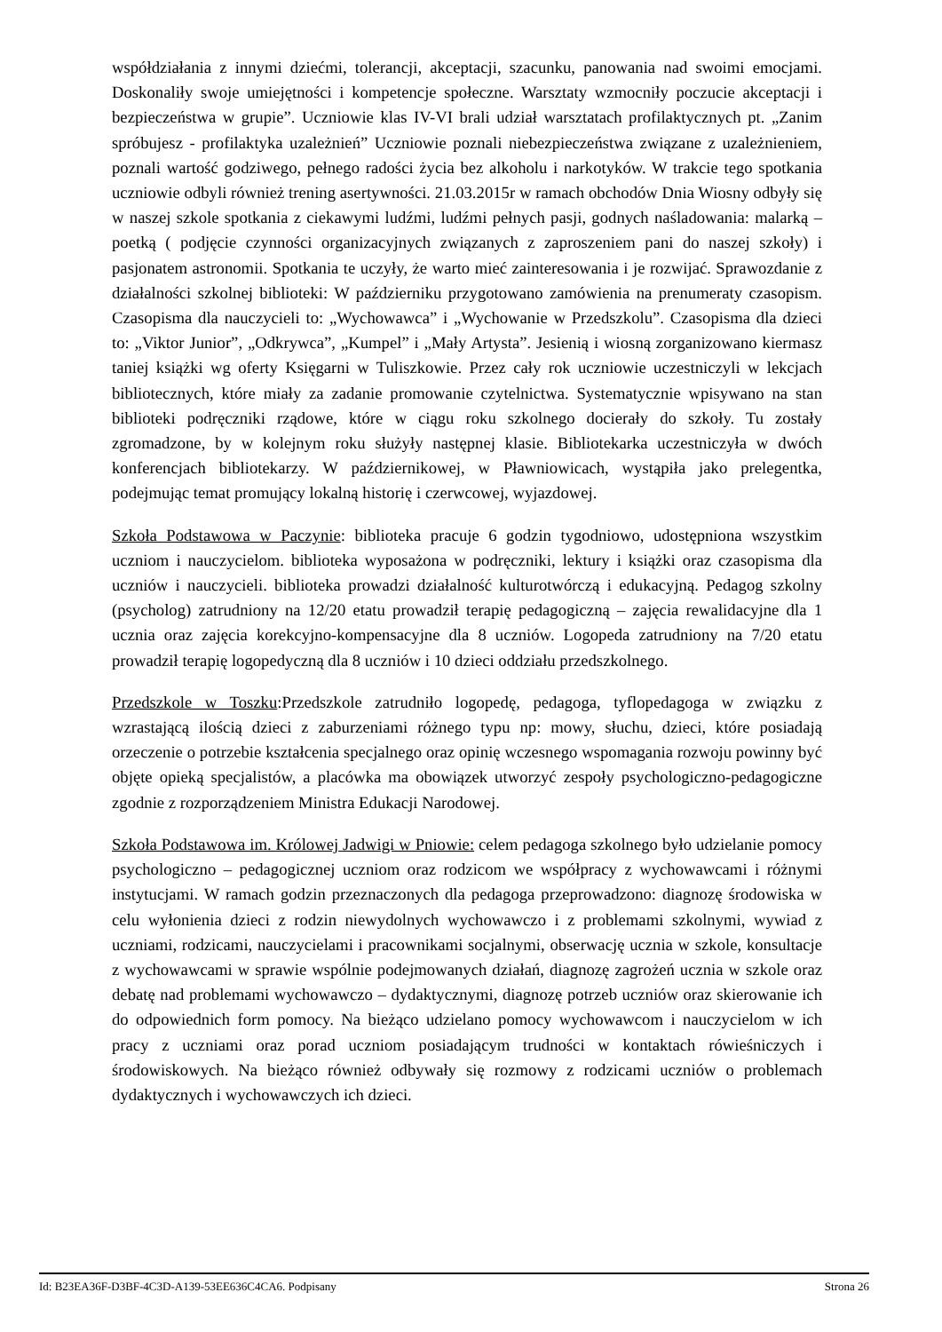współdziałania z innymi dziećmi, tolerancji, akceptacji, szacunku, panowania nad swoimi emocjami. Doskonaliły swoje umiejętności i kompetencje społeczne. Warsztaty wzmocniły poczucie akceptacji i bezpieczeństwa w grupie”. Uczniowie klas IV-VI brali udział warsztatach profilaktycznych pt. „Zanim spróbujesz - profilaktyka uzależnień” Uczniowie poznali niebezpieczeństwa związane z uzależnieniem, poznali wartość godziwego, pełnego radości życia bez alkoholu i narkotyków. W trakcie tego spotkania uczniowie odbyli również trening asertywności. 21.03.2015r w ramach obchodów Dnia Wiosny odbyły się w naszej szkole spotkania z ciekawymi ludźmi, ludźmi pełnych pasji, godnych naśladowania: malarką – poetką ( podjęcie czynności organizacyjnych związanych z zaproszeniem pani do naszej szkoły) i pasjonatem astronomii. Spotkania te uczyły, że warto mieć zainteresowania i je rozwijać. Sprawozdanie z działalności szkolnej biblioteki: W październiku przygotowano zamówienia na prenumeraty czasopism. Czasopisma dla nauczycieli to: „Wychowawca” i „Wychowanie w Przedszkolu”. Czasopisma dla dzieci to: „Viktor Junior”, „Odkrywca”, „Kumpel” i „Mały Artysta”. Jesienią i wiosną zorganizowano kiermasz taniej książki wg oferty Księgarni w Tuliszkowie. Przez cały rok uczniowie uczestniczyli w lekcjach bibliotecznych, które miały za zadanie promowanie czytelnictwa. Systematycznie wpisywano na stan biblioteki podręczniki rządowe, które w ciągu roku szkolnego docierały do szkoły. Tu zostały zgromadzone, by w kolejnym roku służyły następnej klasie. Bibliotekarka uczestniczyła w dwóch konferencjach bibliotekarzy. W październikowej, w Pławniowicach, wystąpiła jako prelegentka, podejmując temat promujący lokalną historię i czerwcowej, wyjazdowej.
Szkoła Podstawowa w Paczynie: biblioteka pracuje 6 godzin tygodniowo, udostępniona wszystkim uczniom i nauczycielom. biblioteka wyposażona w podręczniki, lektury i książki oraz czasopisma dla uczniów i nauczycieli. biblioteka prowadzi działalność kulturotwórczą i edukacyjną. Pedagog szkolny (psycholog) zatrudniony na 12/20 etatu prowadził terapię pedagogiczną – zajęcia rewalidacyjne dla 1 ucznia oraz zajęcia korekcyjno-kompensacyjne dla 8 uczniów. Logopeda zatrudniony na 7/20 etatu prowadził terapię logopedyczną dla 8 uczniów i 10 dzieci oddziału przedszkolnego.
Przedszkole w Toszku:Przedszkole zatrudniło logopedę, pedagoga, tyflopedagoga w związku z wzrastającą ilością dzieci z zaburzeniami różnego typu np: mowy, słuchu, dzieci, które posiadają orzeczenie o potrzebie kształcenia specjalnego oraz opinię wczesnego wspomagania rozwoju powinny być objęte opieką specjalistów, a placówka ma obowiązek utworzyć zespoły psychologiczno-pedagogiczne zgodnie z rozporządzeniem Ministra Edukacji Narodowej.
Szkoła Podstawowa im. Królowej Jadwigi w Pniowie: celem pedagoga szkolnego było udzielanie pomocy psychologiczno – pedagogicznej uczniom oraz rodzicom we współpracy z wychowawcami i różnymi instytucjami. W ramach godzin przeznaczonych dla pedagoga przeprowadzono: diagnozę środowiska w celu wyłonienia dzieci z rodzin niewydolnych wychowawczo i z problemami szkolnymi, wywiad z uczniami, rodzicami, nauczycielami i pracownikami socjalnymi, obserwację ucznia w szkole, konsultacje z wychowawcami w sprawie wspólnie podejmowanych działań, diagnozę zagrożeń ucznia w szkole oraz debatę nad problemami wychowawczo – dydaktycznymi, diagnozę potrzeb uczniów oraz skierowanie ich do odpowiednich form pomocy. Na bieżąco udzielano pomocy wychowawcom i nauczycielom w ich pracy z uczniami oraz porad uczniom posiadającym trudności w kontaktach rówieśniczych i środowiskowych. Na bieżąco również odbywały się rozmowy z rodzicami uczniów o problemach dydaktycznych i wychowawczych ich dzieci.
Id: B23EA36F-D3BF-4C3D-A139-53EE636C4CA6. Podpisany Strona 26